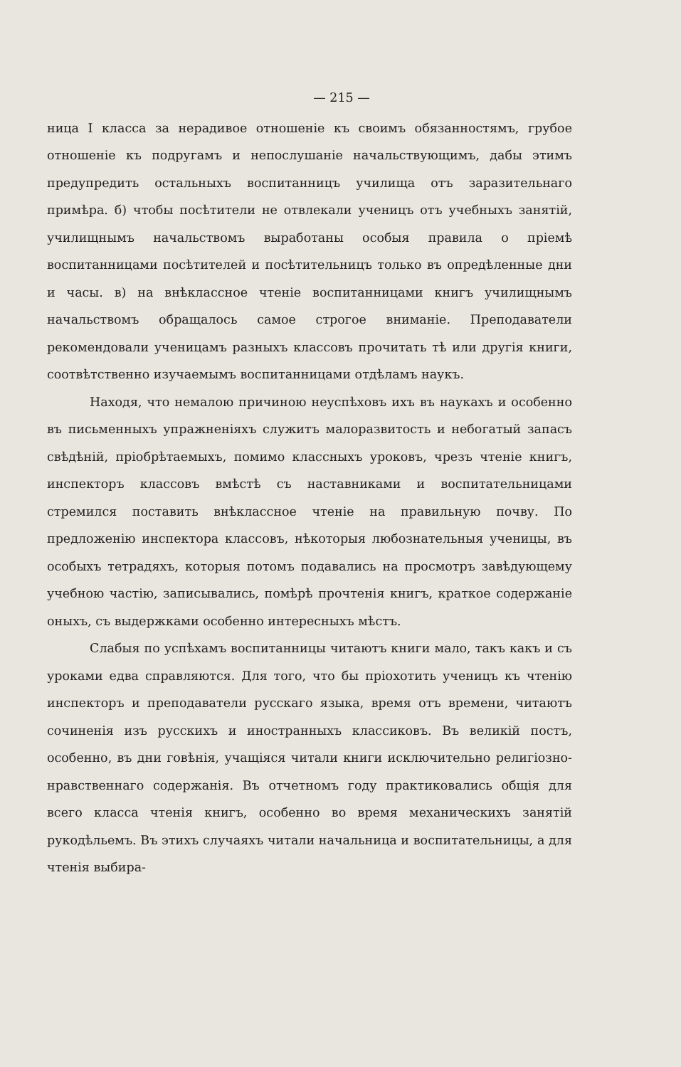— 215 —
ница I класса за нерадивое отношеніе къ своимъ обязанностямъ, грубое отношеніе къ подругамъ и непослушаніе начальствующимъ, дабы этимъ предупредить остальныхъ воспитанницъ училища отъ заразительнаго примѣра. б) чтобы посѣтители не отвлекали ученицъ отъ учебныхъ занятій, училищнымъ начальствомъ выработаны особыя правила о пріемѣ воспитанницами посѣтителей и посѣтительницъ только въ опредѣленные дни и часы. в) на внѣклассное чтеніе воспитанницами книгъ училищнымъ начальствомъ обращалось самое строгое вниманіе. Преподаватели рекомендовали ученицамъ разныхъ классовъ прочитать тѣ или другія книги, соотвѣтственно изучаемымъ воспитанницами отдѣламъ наукъ.
Находя, что немалою причиною неуспѣховъ ихъ въ наукахъ и особенно въ письменныхъ упражненіяхъ служитъ малоразвитость и небогатый запасъ свѣдѣній, пріобрѣтаемыхъ, помимо классныхъ уроковъ, чрезъ чтеніе книгъ, инспекторъ классовъ вмѣстѣ съ наставниками и воспитательницами стремился поставить внѣклассное чтеніе на правильную почву. По предложенію инспектора классовъ, нѣкоторыя любознательныя ученицы, въ особыхъ тетрадяхъ, которыя потомъ подавались на просмотръ завѣдующему учебною частію, записывались, помѣрѣ прочтенія книгъ, краткое содержаніе оныхъ, съ выдержками особенно интересныхъ мѣстъ.
Слабыя по успѣхамъ воспитанницы читаютъ книги мало, такъ какъ и съ уроками едва справляются. Для того, что бы пріохотить ученицъ къ чтенію инспекторъ и преподаватели русскаго языка, время отъ времени, читаютъ сочиненія изъ русскихъ и иностранныхъ классиковъ. Въ великій постъ, особенно, въ дни говѣнія, учащіяся читали книги исключительно религіозно-нравственнаго содержанія. Въ отчетномъ году практиковались общія для всего класса чтенія книгъ, особенно во время механическихъ занятій рукодѣльемъ. Въ этихъ случаяхъ читали начальница и воспитательницы, а для чтенія выбира-